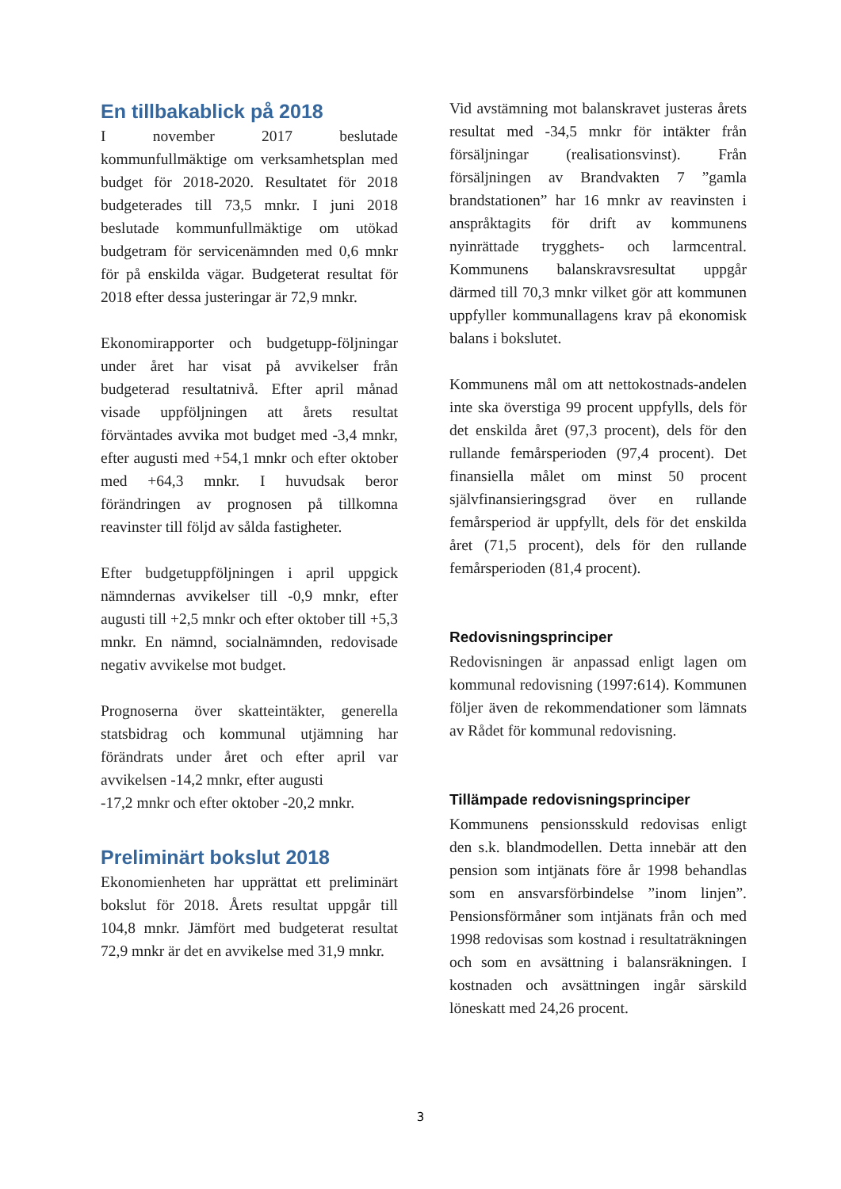En tillbakablick på 2018
I november 2017 beslutade kommunfullmäktige om verksamhetsplan med budget för 2018-2020. Resultatet för 2018 budgeterades till 73,5 mnkr. I juni 2018 beslutade kommunfullmäktige om utökad budgetram för servicenämnden med 0,6 mnkr för på enskilda vägar. Budgeterat resultat för 2018 efter dessa justeringar är 72,9 mnkr.
Ekonomirapporter och budgetupp-följningar under året har visat på avvikelser från budgeterad resultatnivå. Efter april månad visade uppföljningen att årets resultat förväntades avvika mot budget med -3,4 mnkr, efter augusti med +54,1 mnkr och efter oktober med +64,3 mnkr. I huvudsak beror förändringen av prognosen på tillkomna reavinster till följd av sålda fastigheter.
Efter budgetuppföljningen i april uppgick nämndernas avvikelser till -0,9 mnkr, efter augusti till +2,5 mnkr och efter oktober till +5,3 mnkr. En nämnd, socialnämnden, redovisade negativ avvikelse mot budget.
Prognoserna över skatteintäkter, generella statsbidrag och kommunal utjämning har förändrats under året och efter april var avvikelsen -14,2 mnkr, efter augusti
-17,2 mnkr och efter oktober -20,2 mnkr.
Preliminärt bokslut 2018
Ekonomienheten har upprättat ett preliminärt bokslut för 2018. Årets resultat uppgår till 104,8 mnkr. Jämfört med budgeterat resultat 72,9 mnkr är det en avvikelse med 31,9 mnkr.
Vid avstämning mot balanskravet justeras årets resultat med -34,5 mnkr för intäkter från försäljningar (realisationsvinst). Från försäljningen av Brandvakten 7 ”gamla brandstationen” har 16 mnkr av reavinsten i anspråktagits för drift av kommunens nyinrättade trygghets- och larmcentral. Kommunens balanskravsresultat uppgår därmed till 70,3 mnkr vilket gör att kommunen uppfyller kommunallagens krav på ekonomisk balans i bokslutet.
Kommunens mål om att nettokostnads-andelen inte ska överstiga 99 procent uppfylls, dels för det enskilda året (97,3 procent), dels för den rullande femårsperioden (97,4 procent). Det finansiella målet om minst 50 procent självfinansieringsgrad över en rullande femårsperiod är uppfyllt, dels för det enskilda året (71,5 procent), dels för den rullande femårsperioden (81,4 procent).
Redovisningsprinciper
Redovisningen är anpassad enligt lagen om kommunal redovisning (1997:614). Kommunen följer även de rekommendationer som lämnats av Rådet för kommunal redovisning.
Tillämpade redovisningsprinciper
Kommunens pensionsskuld redovisas enligt den s.k. blandmodellen. Detta innebär att den pension som intjänats före år 1998 behandlas som en ansvarsförbindelse ”inom linjen”. Pensionsförmåner som intjänats från och med 1998 redovisas som kostnad i resultaträkningen och som en avsättning i balansräkningen. I kostnaden och avsättningen ingår särskild löneskatt med 24,26 procent.
3